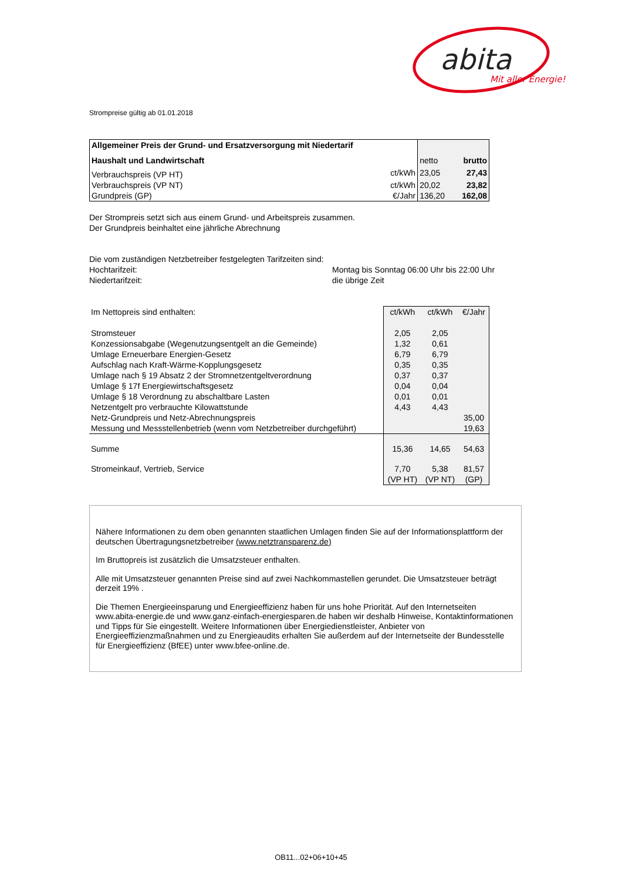abita
Mit aller Energie!
Strompreise gültig ab 01.01.2018
| Allgemeiner Preis der Grund- und Ersatzversorgung mit Niedertarif | | | |
| Haushalt und Landwirtschaft | | netto | brutto |
| Verbrauchspreis (VP HT) | ct/kWh | 23,05 | 27,43 |
| Verbrauchspreis (VP NT) | ct/kWh | 20,02 | 23,82 |
| Grundpreis (GP) | €/Jahr | 136,20 | 162,08 |
Der Strompreis setzt sich aus einem Grund- und Arbeitspreis zusammen.
Der Grundpreis beinhaltet eine jährliche Abrechnung
Die vom zuständigen Netzbetreiber festgelegten Tarifzeiten sind:
Hochtarifzeit:
Niedertarifzeit:
Montag bis Sonntag 06:00 Uhr bis 22:00 Uhr
die übrige Zeit
| Im Nettopreis sind enthalten: | ct/kWh | ct/kWh | €/Jahr |
| Stromsteuer | 2,05 | 2,05 | |
| Konzessionsabgabe (Wegenutzungsentgelt an die Gemeinde) | 1,32 | 0,61 | |
| Umlage Erneuerbare Energien-Gesetz | 6,79 | 6,79 | |
| Aufschlag nach Kraft-Wärme-Kopplungsgesetz | 0,35 | 0,35 | |
| Umlage nach § 19 Absatz 2 der Stromnetzentgeltverordnung | 0,37 | 0,37 | |
| Umlage § 17f Energiewirtschaftsgesetz | 0,04 | 0,04 | |
| Umlage § 18 Verordnung zu abschaltbare Lasten | 0,01 | 0,01 | |
| Netzentgelt pro verbrauchte Kilowattstunde | 4,43 | 4,43 | |
| Netz-Grundpreis und Netz-Abrechnungspreis | | | 35,00 |
| Messung und Messstellenbetrieb (wenn vom Netzbetreiber durchgeführt) | | | 19,63 |
| Summe | 15,36 | 14,65 | 54,63 |
| Stromeinkauf, Vertrieb, Service | 7,70 | 5,38 | 81,57 |
| | (VP HT) | (VP NT) | (GP) |
Nähere Informationen zu dem oben genannten staatlichen Umlagen finden Sie auf der Informationsplattform der deutschen Übertragungsnetzbetreiber (www.netztransparenz.de)
Im Bruttopreis ist zusätzlich die Umsatzsteuer enthalten.
Alle mit Umsatzsteuer genannten Preise sind auf zwei Nachkommastellen gerundet. Die Umsatzsteuer beträgt derzeit 19% .
Die Themen Energieeinsparung und Energieeffizienz haben für uns hohe Priorität. Auf den Internetseiten www.abita-energie.de und www.ganz-einfach-energiesparen.de haben wir deshalb Hinweise, Kontaktinformationen und Tipps für Sie eingestellt. Weitere Informationen über Energiedienstleister, Anbieter von Energieeffizienzmaßnahmen und zu Energieaudits erhalten Sie außerdem auf der Internetseite der Bundesstelle für Energieeffizienz (BfEE) unter www.bfee-online.de.
OB11...02+06+10+45